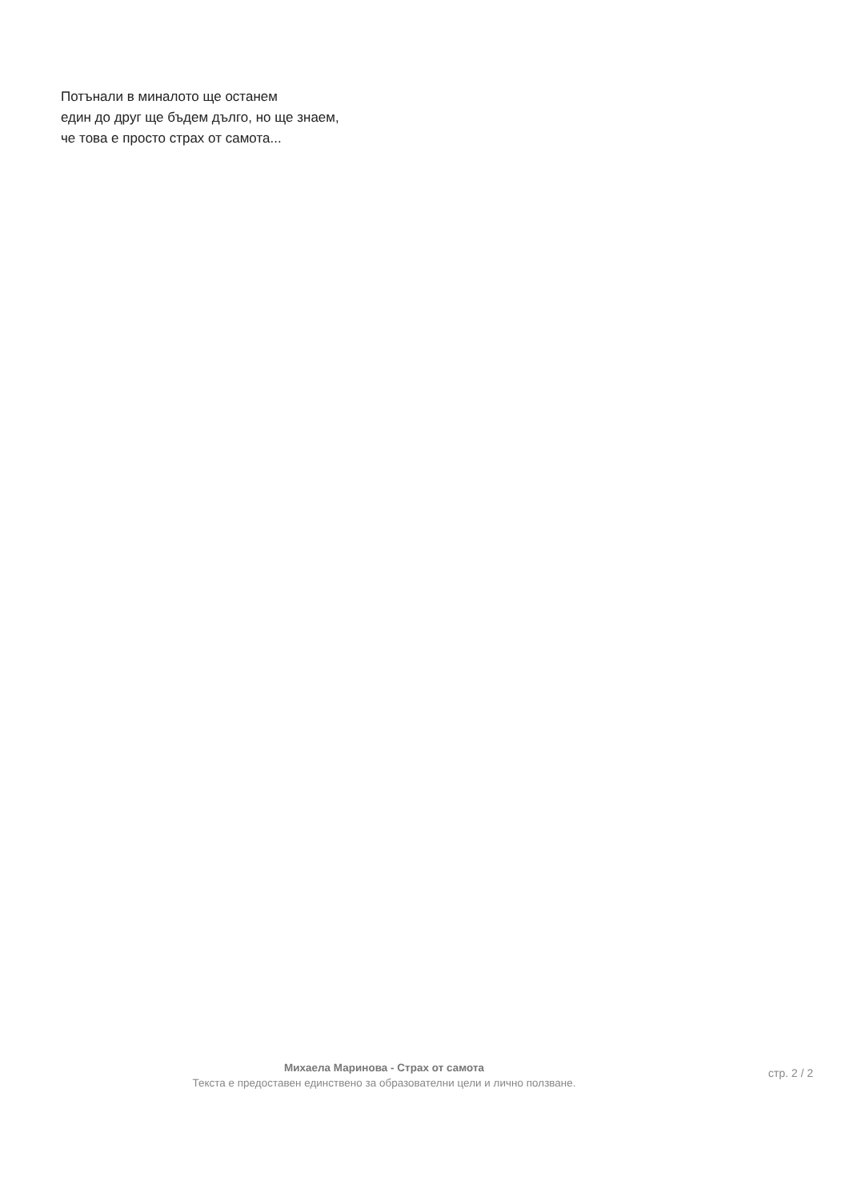Потънали в миналото ще останем
един до друг ще бъдем дълго, но ще знаем,
че това е просто страх от самота...
Михаела Маринова - Страх от самота
Текста е предоставен единствено за образователни цели и лично ползване.
стр. 2 / 2